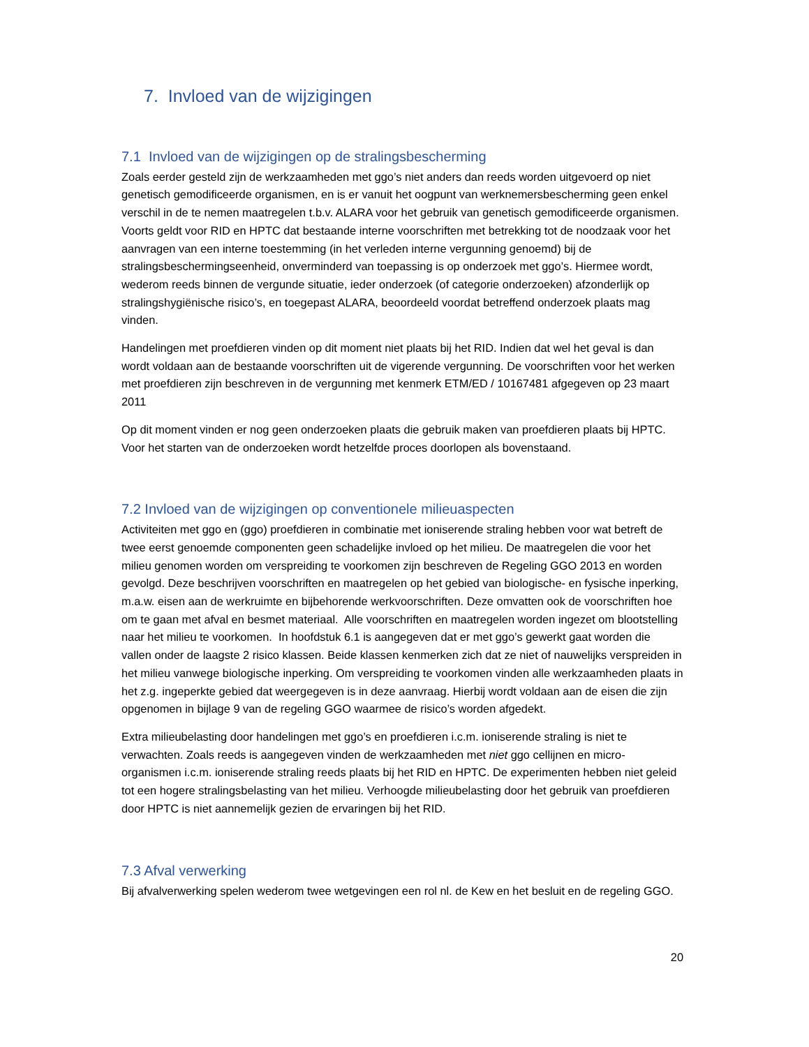7. Invloed van de wijzigingen
7.1 Invloed van de wijzigingen op de stralingsbescherming
Zoals eerder gesteld zijn de werkzaamheden met ggo’s niet anders dan reeds worden uitgevoerd op niet genetisch gemodificeerde organismen, en is er vanuit het oogpunt van werknemersbescherming geen enkel verschil in de te nemen maatregelen t.b.v. ALARA voor het gebruik van genetisch gemodificeerde organismen. Voorts geldt voor RID en HPTC dat bestaande interne voorschriften met betrekking tot de noodzaak voor het aanvragen van een interne toestemming (in het verleden interne vergunning genoemd) bij de stralingsbeschermingseenheid, onverminderd van toepassing is op onderzoek met ggo’s. Hiermee wordt, wederom reeds binnen de vergunde situatie, ieder onderzoek (of categorie onderzoeken) afzonderlijk op stralingshygiënische risico’s, en toegepast ALARA, beoordeeld voordat betreffend onderzoek plaats mag vinden.
Handelingen met proefdieren vinden op dit moment niet plaats bij het RID. Indien dat wel het geval is dan wordt voldaan aan de bestaande voorschriften uit de vigerende vergunning. De voorschriften voor het werken met proefdieren zijn beschreven in de vergunning met kenmerk ETM/ED / 10167481 afgegeven op 23 maart 2011
Op dit moment vinden er nog geen onderzoeken plaats die gebruik maken van proefdieren plaats bij HPTC. Voor het starten van de onderzoeken wordt hetzelfde proces doorlopen als bovenstaand.
7.2 Invloed van de wijzigingen op conventionele milieuaspecten
Activiteiten met ggo en (ggo) proefdieren in combinatie met ioniserende straling hebben voor wat betreft de twee eerst genoemde componenten geen schadelijke invloed op het milieu. De maatregelen die voor het milieu genomen worden om verspreiding te voorkomen zijn beschreven de Regeling GGO 2013 en worden gevolgd. Deze beschrijven voorschriften en maatregelen op het gebied van biologische- en fysische inperking, m.a.w. eisen aan de werkruimte en bijbehorende werkvoorschriften. Deze omvatten ook de voorschriften hoe om te gaan met afval en besmet materiaal. Alle voorschriften en maatregelen worden ingezet om blootstelling naar het milieu te voorkomen. In hoofdstuk 6.1 is aangegeven dat er met ggo’s gewerkt gaat worden die vallen onder de laagste 2 risico klassen. Beide klassen kenmerken zich dat ze niet of nauwelijks verspreiden in het milieu vanwege biologische inperking. Om verspreiding te voorkomen vinden alle werkzaamheden plaats in het z.g. ingeperkte gebied dat weergegeven is in deze aanvraag. Hierbij wordt voldaan aan de eisen die zijn opgenomen in bijlage 9 van de regeling GGO waarmee de risico’s worden afgedekt.
Extra milieubelasting door handelingen met ggo’s en proefdieren i.c.m. ioniserende straling is niet te verwachten. Zoals reeds is aangegeven vinden de werkzaamheden met niet ggo cellijnen en micro-organismen i.c.m. ioniserende straling reeds plaats bij het RID en HPTC. De experimenten hebben niet geleid tot een hogere stralingsbelasting van het milieu. Verhoogde milieubelasting door het gebruik van proefdieren door HPTC is niet aannemelijk gezien de ervaringen bij het RID.
7.3 Afval verwerking
Bij afvalverwerking spelen wederom twee wetgevingen een rol nl. de Kew en het besluit en de regeling GGO.
20